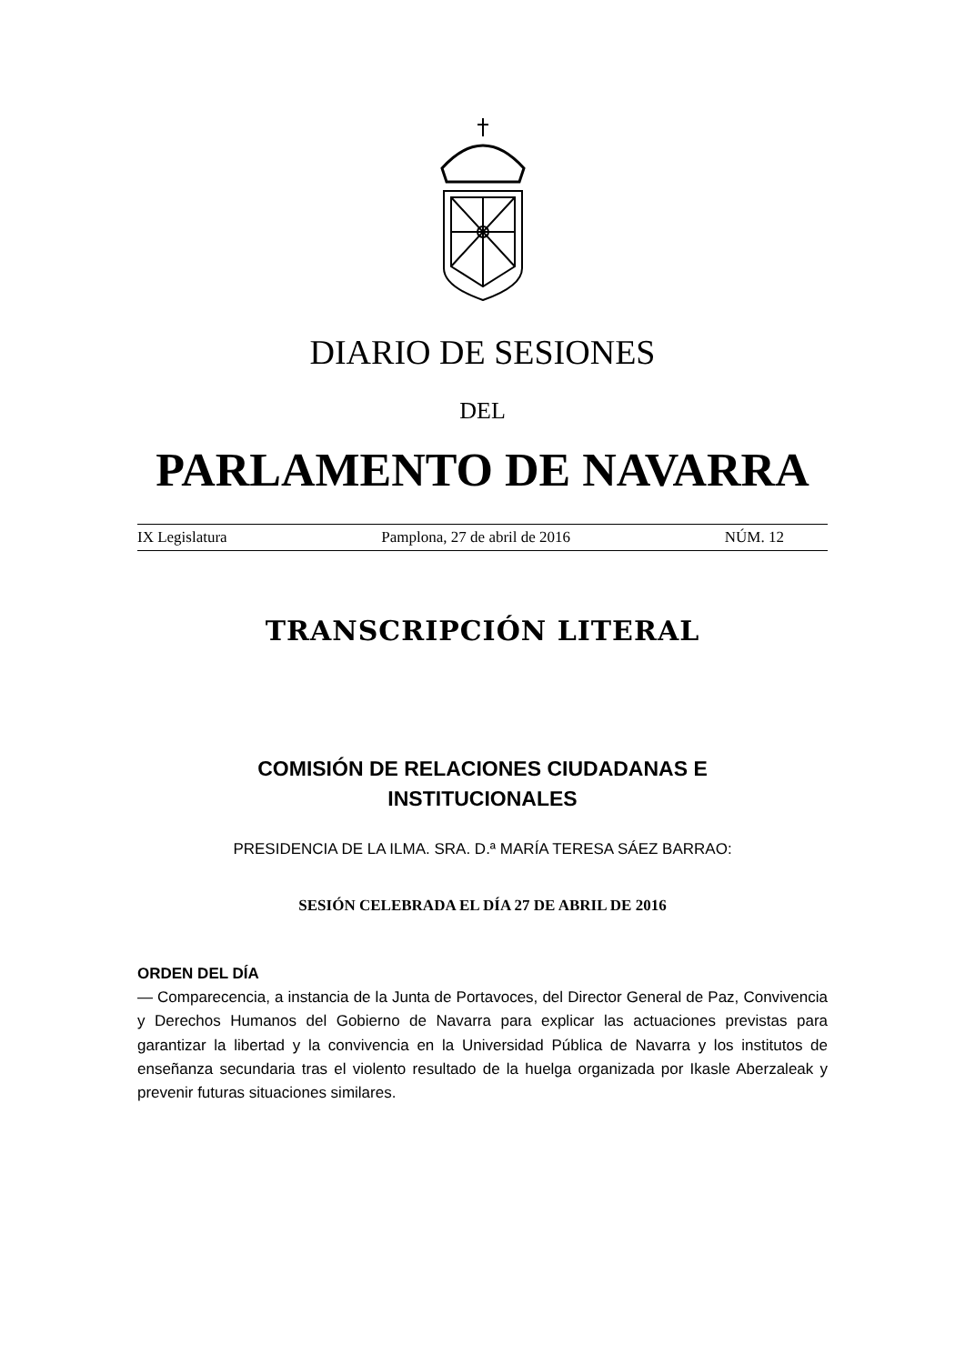DIARIO DE SESIONES
DEL
PARLAMENTO DE NAVARRA
IX Legislatura Pamplona, 27 de abril de 2016 NÚM. 12
TRANSCRIPCIÓN LITERAL
COMISIÓN DE RELACIONES CIUDADANAS E
INSTITUCIONALES
PRESIDENCIA DE LA ILMA. SRA. D.ª MARÍA TERESA SÁEZ BARRAO:
SESIÓN CELEBRADA EL DÍA 27 DE ABRIL DE 2016
ORDEN DEL DÍA
— Comparecencia, a instancia de la Junta de Portavoces, del Director General de Paz, Convivencia y Derechos Humanos del Gobierno de Navarra para explicar las actuaciones previstas para garantizar la libertad y la convivencia en la Universidad Pública de Navarra y los institutos de enseñanza secundaria tras el violento resultado de la huelga organizada por Ikasle Aberzaleak y prevenir futuras situaciones similares.